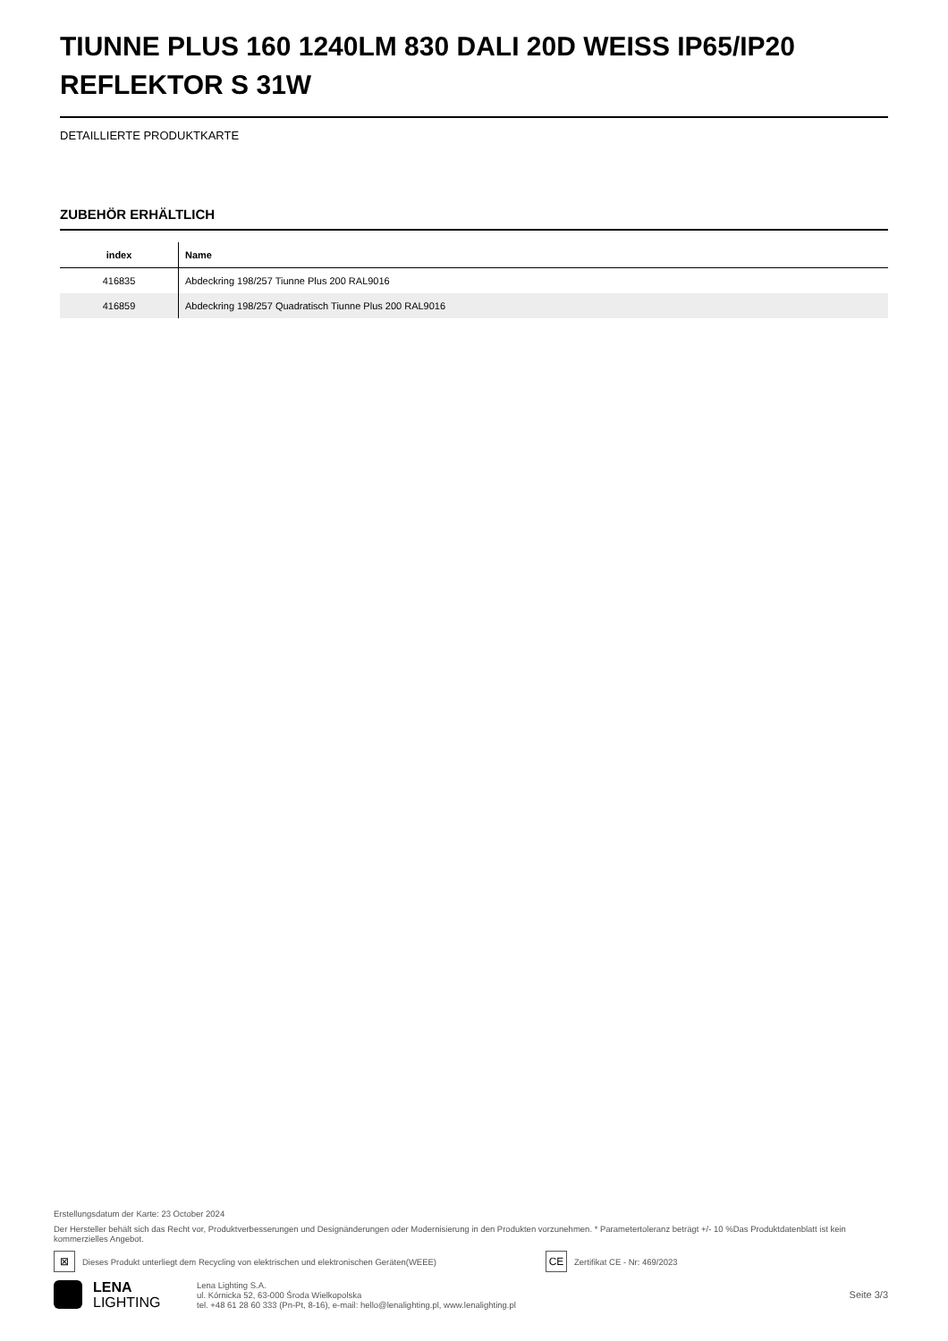TIUNNE PLUS 160 1240LM 830 DALI 20D WEISS IP65/IP20 REFLEKTOR S 31W
DETAILLIERTE PRODUKTKARTE
ZUBEHÖR ERHÄLTLICH
| index | Name |
| --- | --- |
| 416835 | Abdeckring 198/257 Tiunne Plus 200 RAL9016 |
| 416859 | Abdeckring 198/257 Quadratisch Tiunne Plus 200 RAL9016 |
Erstellungsdatum der Karte: 23 October 2024
Der Hersteller behält sich das Recht vor, Produktverbesserungen und Designänderungen oder Modernisierung in den Produkten vorzunehmen. * Parametertoleranz beträgt +/- 10 %Das Produktdatenblatt ist kein kommerzielles Angebot.
⊠
Dieses Produkt unterliegt dem Recycling von elektrischen und elektronischen Geräten(WEEE)
CE
Zertifikat CE - Nr: 469/2023
LENA
LIGHTING
Lena Lighting S.A.
ul. Kórnicka 52, 63-000 Środa Wielkopolska
tel. +48 61 28 60 333 (Pn-Pt, 8-16), e-mail: hello@lenalighting.pl, www.lenalighting.pl
Seite 3/3